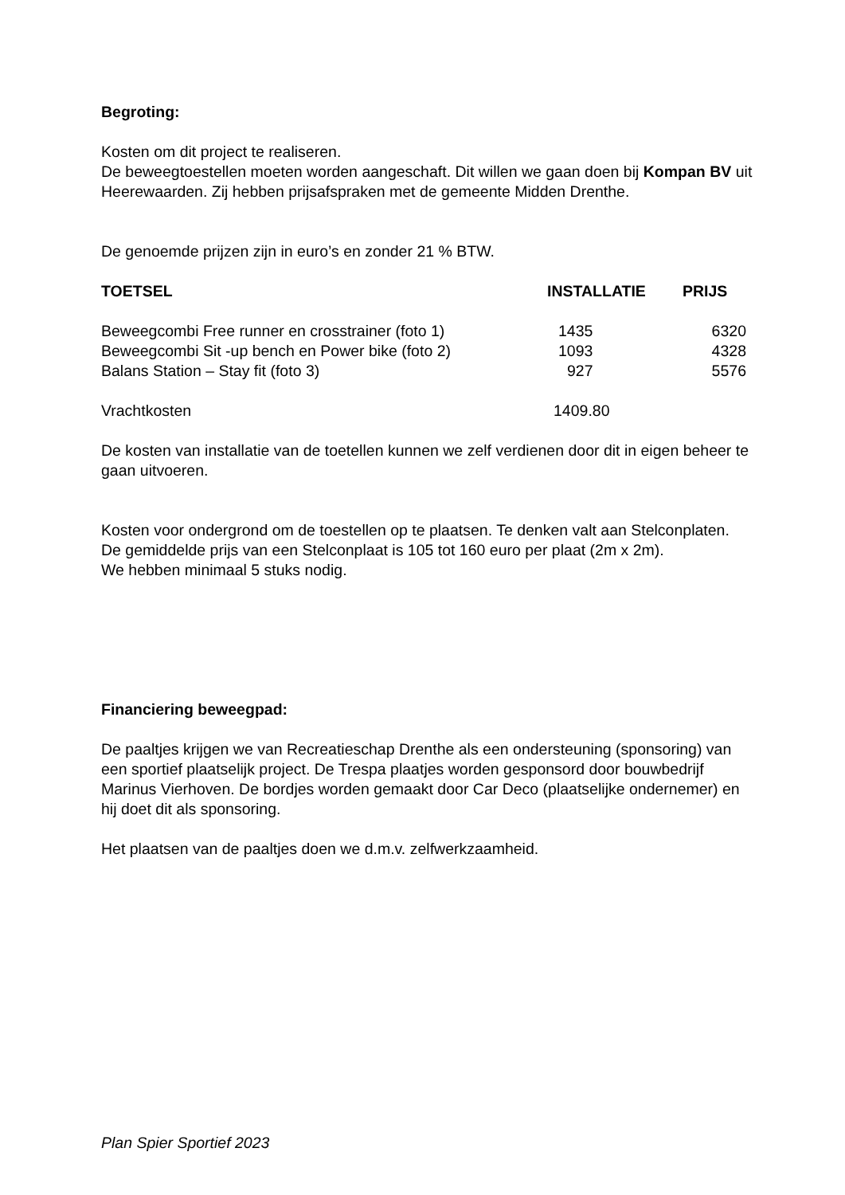Begroting:
Kosten om dit project te realiseren.
De beweegtoestellen moeten worden aangeschaft. Dit willen we gaan doen bij Kompan BV uit Heerewaarden. Zij hebben prijsafspraken met de gemeente Midden Drenthe.
De genoemde prijzen zijn in euro’s en zonder 21 % BTW.
| TOETSEL | INSTALLATIE | PRIJS |
| --- | --- | --- |
| Beweegcombi Free runner en crosstrainer (foto 1) | 1435 | 6320 |
| Beweegcombi Sit -up bench en Power bike (foto 2) | 1093 | 4328 |
| Balans Station – Stay fit (foto 3) | 927 | 5576 |
| Vrachtkosten | 1409.80 | |
De kosten van installatie van de toetellen kunnen we zelf verdienen door dit in eigen beheer te gaan uitvoeren.
Kosten voor ondergrond om de toestellen op te plaatsen. Te denken valt aan Stelconplaten.
De gemiddelde prijs van een Stelconplaat is 105 tot 160 euro per plaat (2m x 2m).
We hebben minimaal 5 stuks nodig.
Financiering beweegpad:
De paaltjes krijgen we van Recreatieschap Drenthe als een ondersteuning (sponsoring) van een sportief plaatselijk project. De Trespa plaatjes worden gesponsord door bouwbedrijf Marinus Vierhoven. De bordjes worden gemaakt door Car Deco (plaatselijke ondernemer) en hij doet dit als sponsoring.
Het plaatsen van de paaltjes doen we d.m.v. zelfwerkzaamheid.
Plan Spier Sportief 2023